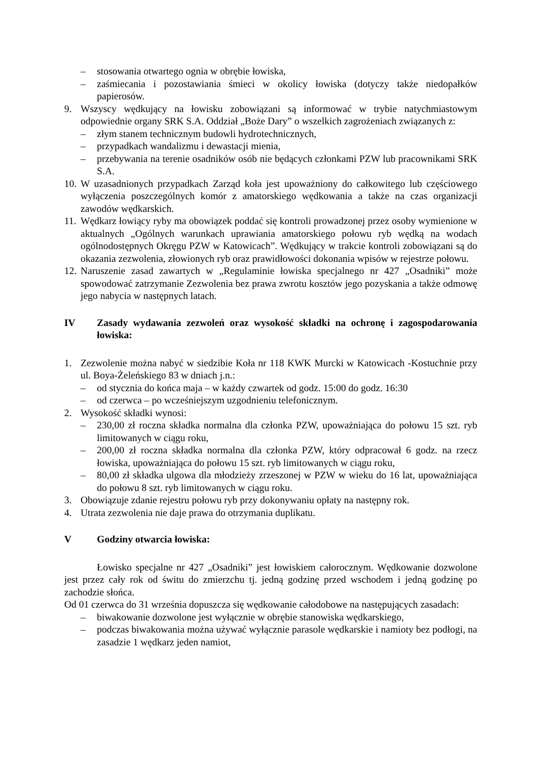– stosowania otwartego ognia w obrębie łowiska,
– zaśmiecania i pozostawiania śmieci w okolicy łowiska (dotyczy także niedopałków papierosów.
9. Wszyscy wędkujący na łowisku zobowiązani są informować w trybie natychmiastowym odpowiednie organy SRK S.A. Oddział „Boże Dary” o wszelkich zagrożeniach związanych z:
– złym stanem technicznym budowli hydrotechnicznych,
– przypadkach wandalizmu i dewastacji mienia,
– przebywania na terenie osadników osób nie będących członkami PZW lub pracownikami SRK S.A.
10. W uzasadnionych przypadkach Zarząd koła jest upoważniony do całkowitego lub częściowego wyłączenia poszczególnych komór z amatorskiego wędkowania a także na czas organizacji zawodów wędkarskich.
11. Wędkarz łowiący ryby ma obowiązek poddać się kontroli prowadzonej przez osoby wymienione w aktualnych „Ogólnych warunkach uprawiania amatorskiego połowu ryb wędką na wodach ogólnodostępnych Okręgu PZW w Katowicach”. Wędkujący w trakcie kontroli zobowiązani są do okazania zezwolenia, złowionych ryb oraz prawidłowości dokonania wpisów w rejestrze połowu.
12. Naruszenie zasad zawartych w „Regulaminie łowiska specjalnego nr 427 „Osadniki” może spowodować zatrzymanie Zezwolenia bez prawa zwrotu kosztów jego pozyskania a także odmowę jego nabycia w następnych latach.
IV Zasady wydawania zezwoleń oraz wysokość składki na ochronę i zagospodarowania łowiska:
1. Zezwolenie można nabyć w siedzibie Koła nr 118 KWK Murcki w Katowicach -Kostuchnie przy ul. Boya-Żeleńskiego 83 w dniach j.n.:
– od stycznia do końca maja – w każdy czwartek od godz. 15:00 do godz. 16:30
– od czerwca – po wcześniejszym uzgodnieniu telefonicznym.
2. Wysokość składki wynosi:
– 230,00 zł roczna składka normalna dla członka PZW, upoważniająca do połowu 15 szt. ryb limitowanych w ciągu roku,
– 200,00 zł roczna składka normalna dla członka PZW, który odpracował 6 godz. na rzecz łowiska, upoważniająca do połowu 15 szt. ryb limitowanych w ciągu roku,
– 80,00 zł składka ulgowa dla młodzieży zrzeszonej w PZW w wieku do 16 lat, upoważniająca do połowu 8 szt. ryb limitowanych w ciągu roku.
3. Obowiązuje zdanie rejestru połowu ryb przy dokonywaniu opłaty na następny rok.
4. Utrata zezwolenia nie daje prawa do otrzymania duplikatu.
V Godziny otwarcia łowiska:
Łowisko specjalne nr 427 „Osadniki” jest łowiskiem całorocznym. Wędkowanie dozwolone jest przez cały rok od świtu do zmierzchu tj. jedną godzinę przed wschodem i jedną godzinę po zachodzie słońca.
Od 01 czerwca do 31 września dopuszcza się wędkowanie całodobowe na następujących zasadach:
– biwakowanie dozwolone jest wyłącznie w obrębie stanowiska wędkarskiego,
– podczas biwakowania można używać wyłącznie parasole wędkarskie i namioty bez podłogi, na zasadzie 1 wędkarz jeden namiot,